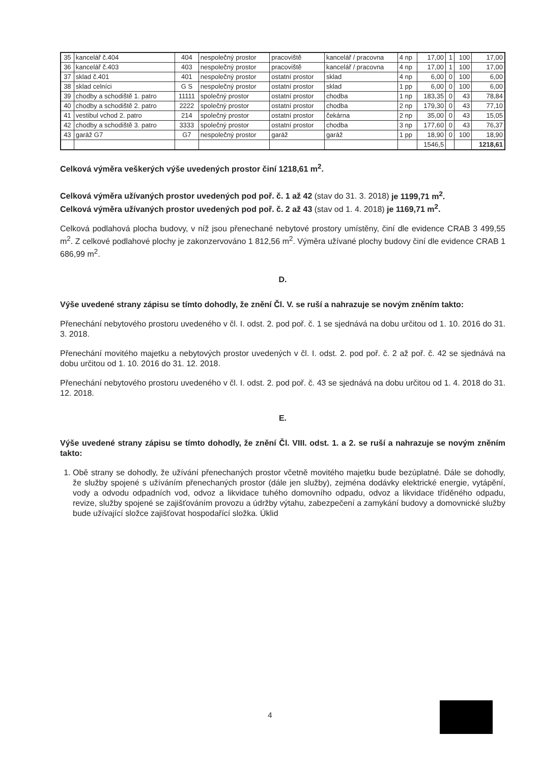| 35 | kancelář č.404 | 404 | nespolečný prostor | pracoviště | kancelář / pracovna | 4 np | 17,00 | 1 | 100 | 17,00 |
| 36 | kancelář č.403 | 403 | nespolečný prostor | pracoviště | kancelář / pracovna | 4 np | 17,00 | 1 | 100 | 17,00 |
| 37 | sklad č.401 | 401 | nespolečný prostor | ostatní prostor | sklad | 4 np | 6,00 | 0 | 100 | 6,00 |
| 38 | sklad celníci | G S | nespolečný prostor | ostatní prostor | sklad | 1 pp | 6,00 | 0 | 100 | 6,00 |
| 39 | chodby a schodiště 1. patro | 11111 | společný prostor | ostatní prostor | chodba | 1 np | 183,35 | 0 | 43 | 78,84 |
| 40 | chodby a schodiště 2. patro | 2222 | společný prostor | ostatní prostor | chodba | 2 np | 179,30 | 0 | 43 | 77,10 |
| 41 | vestibul vchod 2. patro | 214 | společný prostor | ostatní prostor | čekárna | 2 np | 35,00 | 0 | 43 | 15,05 |
| 42 | chodby a schodiště 3. patro | 3333 | společný prostor | ostatní prostor | chodba | 3 np | 177,60 | 0 | 43 | 76,37 |
| 43 | garáž G7 | G7 | nespolečný prostor | garáž | garáž | 1 pp | 18,90 | 0 | 100 | 18,90 |
| | | | | | | | 1546,5 | | | 1218,61 |
Celková výměra veškerých výše uvedených prostor činí 1218,61 m<sup>2</sup>.
Celková výměra užívaných prostor uvedených pod poř. č. 1 až 42 (stav do 31. 3. 2018) je 1199,71 m<sup>2</sup>.
Celková výměra užívaných prostor uvedených pod poř. č. 2 až 43 (stav od 1. 4. 2018) je 1169,71 m<sup>2</sup>.
Celková podlahová plocha budovy, v níž jsou přenechané nebytové prostory umístěny, činí dle evidence CRAB 3 499,55 m<sup>2</sup>. Z celkové podlahové plochy je zakonzervováno 1 812,56 m<sup>2</sup>. Výměra užívané plochy budovy činí dle evidence CRAB 1 686,99 m<sup>2</sup>.
D.
Výše uvedené strany zápisu se tímto dohodly, že znění Čl. V. se ruší a nahrazuje se novým zněním takto:
Přenechání nebytového prostoru uvedeného v čl. I. odst. 2. pod poř. č. 1 se sjednává na dobu určitou od 1. 10. 2016 do 31. 3. 2018.
Přenechání movitého majetku a nebytových prostor uvedených v čl. I. odst. 2. pod poř. č. 2 až poř. č. 42 se sjednává na dobu určitou od 1. 10. 2016 do 31. 12. 2018.
Přenechání nebytového prostoru uvedeného v čl. I. odst. 2. pod poř. č. 43 se sjednává na dobu určitou od 1. 4. 2018 do 31. 12. 2018.
E.
Výše uvedené strany zápisu se tímto dohodly, že znění Čl. VIII. odst. 1. a 2. se ruší a nahrazuje se novým zněním takto:
1. Obě strany se dohodly, že užívání přenechaných prostor včetně movitého majetku bude bezúplatné. Dále se dohodly, že služby spojené s užíváním přenechaných prostor (dále jen služby), zejména dodávky elektrické energie, vytápění, vody a odvodu odpadních vod, odvoz a likvidace tuhého domovního odpadu, odvoz a likvidace tříděného odpadu, revize, služby spojené se zajišťováním provozu a údržby výtahu, zabezpečení a zamykání budovy a domovnické služby bude užívající složce zajišťovat hospodařící složka. Úklid
4